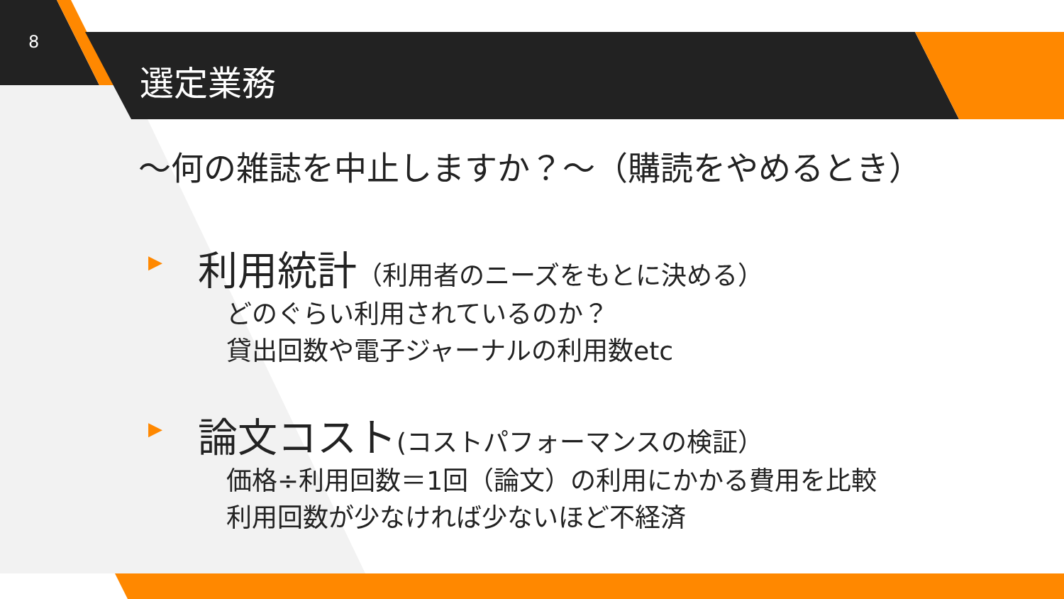8
選定業務
～何の雑誌を中止しますか？～（購読をやめるとき）
▶
利用統計（利用者のニーズをもとに決める）
どのぐらい利用されているのか？
貸出回数や電子ジャーナルの利用数etc
▶
論文コスト(コストパフォーマンスの検証）
価格÷利用回数＝1回（論文）の利用にかかる費用を比較
利用回数が少なければ少ないほど不経済